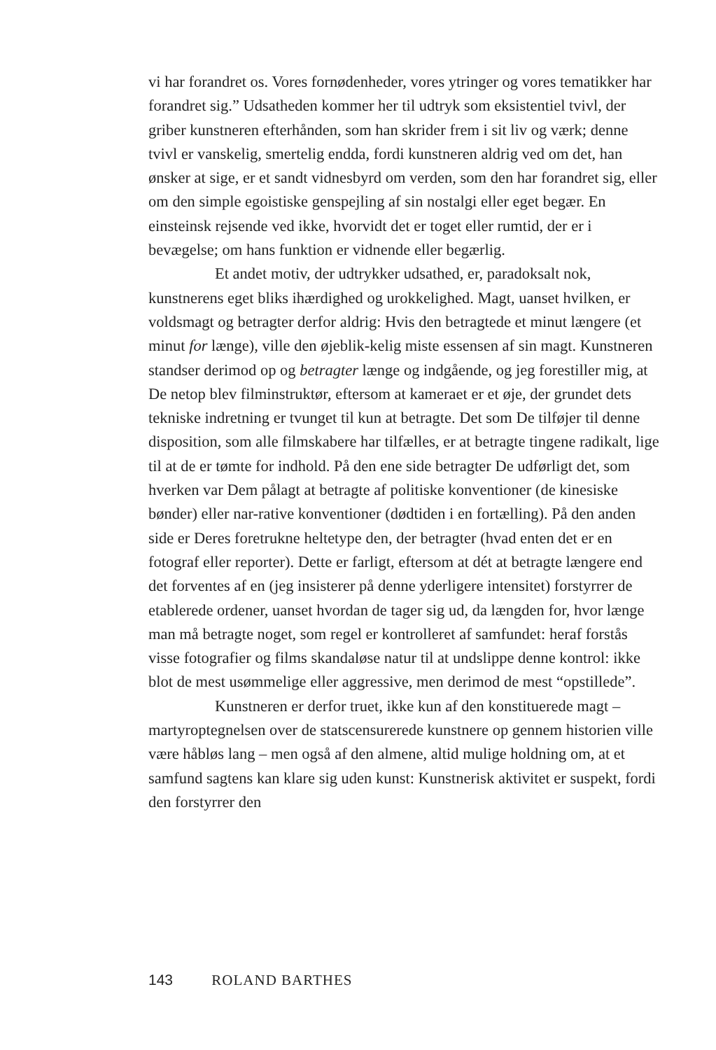vi har forandret os. Vores fornødenheder, vores ytringer og vores tematikker har forandret sig.” Udsatheden kommer her til udtryk som eksistentiel tvivl, der griber kunstneren efterhånden, som han skrider frem i sit liv og værk; denne tvivl er vanskelig, smertelig endda, fordi kunstneren aldrig ved om det, han ønsker at sige, er et sandt vidnesbyrd om verden, som den har forandret sig, eller om den simple egoistiske genspejling af sin nostalgi eller eget begær. En einsteinsk rejsende ved ikke, hvorvidt det er toget eller rumtid, der er i bevægelse; om hans funktion er vidnende eller begærlig.
Et andet motiv, der udtrykker udsathed, er, paradoksalt nok, kunstnerens eget bliks ihærdighed og urokkelighed. Magt, uanset hvilken, er voldsmagt og betragter derfor aldrig: Hvis den betragtede et minut længere (et minut for længe), ville den øjeblik-kelig miste essensen af sin magt. Kunstneren standser derimod op og betragter længe og indgående, og jeg forestiller mig, at De netop blev filminstruktør, eftersom at kameraet er et øje, der grundet dets tekniske indretning er tvunget til kun at betragte. Det som De tilføjer til denne disposition, som alle filmskabere har tilfælles, er at betragte tingene radikalt, lige til at de er tømte for indhold. På den ene side betragter De udførligt det, som hverken var Dem pålagt at betragte af politiske konventioner (de kinesiske bønder) eller nar-rative konventioner (dødtiden i en fortælling). På den anden side er Deres foretrukne heltetype den, der betragter (hvad enten det er en fotograf eller reporter). Dette er farligt, eftersom at dét at betragte længere end det forventes af en (jeg insisterer på denne yderligere intensitet) forstyrrer de etablerede ordener, uanset hvordan de tager sig ud, da længden for, hvor længe man må betragte noget, som regel er kontrolleret af samfundet: heraf forstås visse fotografier og films skandaløse natur til at undslippe denne kontrol: ikke blot de mest usømmelige eller aggressive, men derimod de mest “opstillede”.
Kunstneren er derfor truet, ikke kun af den konstituerede magt – martyroptegnelsen over de statscensurerede kunstnere op gennem historien ville være håbløs lang – men også af den almene, altid mulige holdning om, at et samfund sagtens kan klare sig uden kunst: Kunstnerisk aktivitet er suspekt, fordi den forstyrrer den
143 ROLAND BARTHES